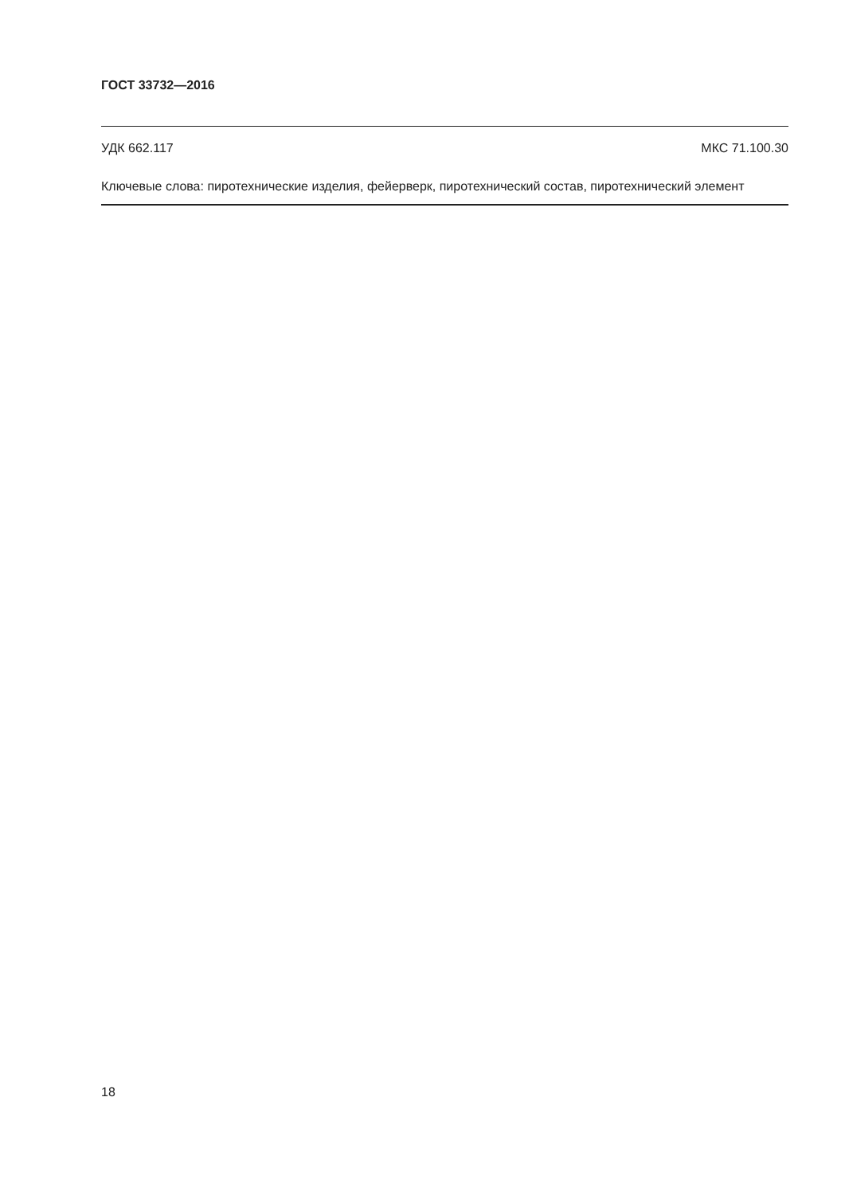ГОСТ 33732—2016
УДК 662.117 МКС 71.100.30
Ключевые слова: пиротехнические изделия, фейерверк, пиротехнический состав, пиротехнический элемент
18